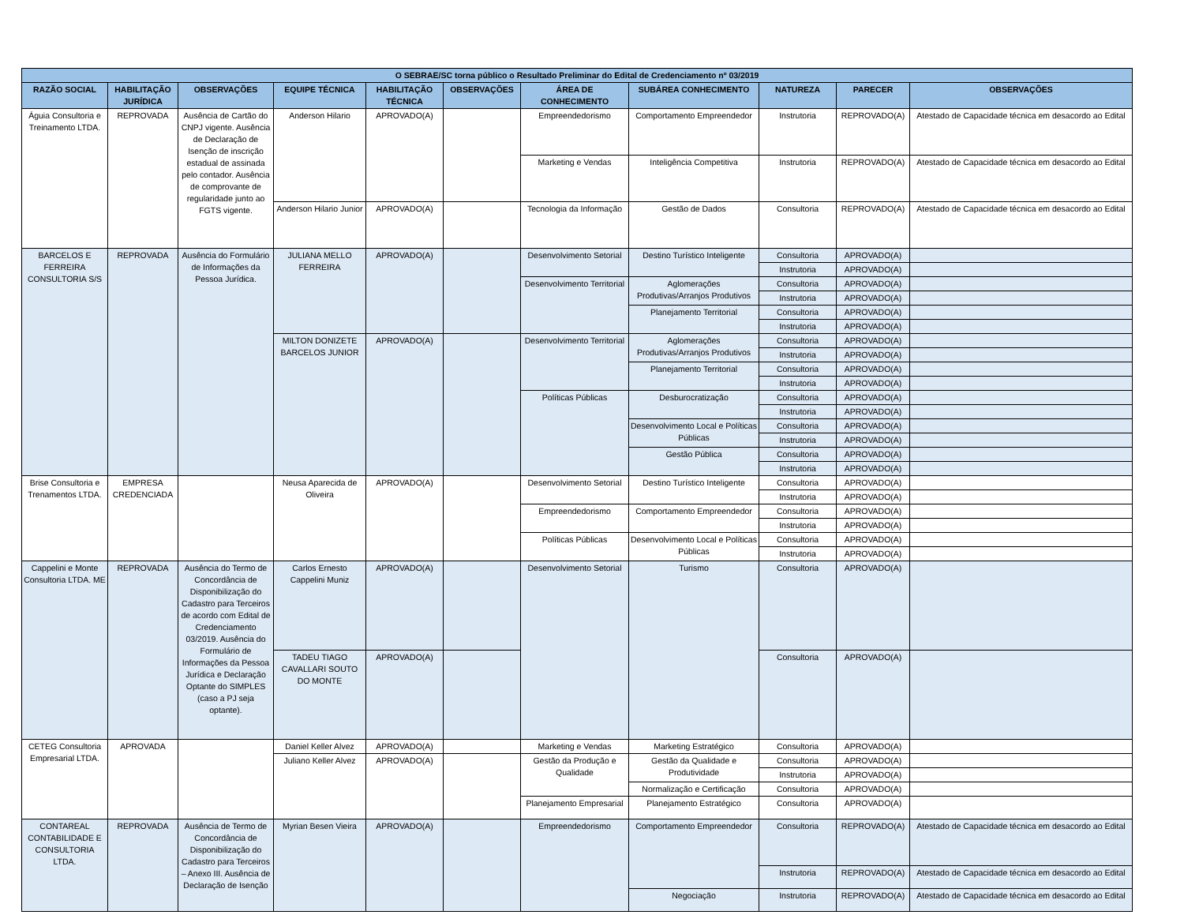| O SEBRAE/SC torna público o Resultado Preliminar do Edital de Credenciamento nº 03/2019 | | | | | | | | | | |
| --- | --- | --- | --- | --- | --- | --- | --- | --- | --- | --- |
| RAZÃO SOCIAL | HABILITAÇÃO JURÍDICA | OBSERVAÇÕES | EQUIPE TÉCNICA | HABILITAÇÃO TÉCNICA | OBSERVAÇÕES | ÁREA DE CONHECIMENTO | SUBÁREA CONHECIMENTO | NATUREZA | PARECER | OBSERVAÇÕES |
| Águia Consultoria e Treinamento LTDA. | REPROVADA | Ausência de Cartão do CNPJ vigente. Ausência de Declaração de Isenção de inscrição estadual de assinada pelo contador. Ausência de comprovante de regularidade junto ao FGTS vigente. | Anderson Hilario | APROVADO(A) | | Empreendedorismo | Comportamento Empreendedor | Instrutoria | REPROVADO(A) | Atestado de Capacidade técnica em desacordo ao Edital |
| | | | | | | Marketing e Vendas | Inteligência Competitiva | Instrutoria | REPROVADO(A) | Atestado de Capacidade técnica em desacordo ao Edital |
| | | | Anderson Hilario Junior | APROVADO(A) | | Tecnologia da Informação | Gestão de Dados | Consultoria | REPROVADO(A) | Atestado de Capacidade técnica em desacordo ao Edital |
| BARCELOS E FERREIRA CONSULTORIA S/S | REPROVADA | Ausência do Formulário de Informações da Pessoa Jurídica. | JULIANA MELLO FERREIRA | APROVADO(A) | | Desenvolvimento Setorial | Destino Turístico Inteligente | Consultoria | APROVADO(A) | |
| | | | | | | | | Instrutoria | APROVADO(A) | |
| | | | | | | Desenvolvimento Territorial | Aglomerações Produtivas/Arranjos Produtivos | Consultoria | APROVADO(A) | |
| | | | | | | | | Instrutoria | APROVADO(A) | |
| | | | | | | | Planejamento Territorial | Consultoria | APROVADO(A) | |
| | | | | | | | | Instrutoria | APROVADO(A) | |
| | | | MILTON DONIZETE BARCELOS JUNIOR | APROVADO(A) | | Desenvolvimento Territorial | Aglomerações Produtivas/Arranjos Produtivos | Consultoria | APROVADO(A) | |
| | | | | | | | | Instrutoria | APROVADO(A) | |
| | | | | | | | Planejamento Territorial | Consultoria | APROVADO(A) | |
| | | | | | | | | Instrutoria | APROVADO(A) | |
| | | | | | | Políticas Públicas | Desburocratização | Consultoria | APROVADO(A) | |
| | | | | | | | | Instrutoria | APROVADO(A) | |
| | | | | | | | Desenvolvimento Local e Políticas Públicas | Consultoria | APROVADO(A) | |
| | | | | | | | | Instrutoria | APROVADO(A) | |
| | | | | | | | Gestão Pública | Consultoria | APROVADO(A) | |
| | | | | | | | | Instrutoria | APROVADO(A) | |
| Brise Consultoria e Trenamentos LTDA. | EMPRESA CREDENCIADA | | Neusa Aparecida de Oliveira | APROVADO(A) | | Desenvolvimento Setorial | Destino Turístico Inteligente | Consultoria | APROVADO(A) | |
| | | | | | | | | Instrutoria | APROVADO(A) | |
| | | | | | | Empreendedorismo | Comportamento Empreendedor | Consultoria | APROVADO(A) | |
| | | | | | | | | Instrutoria | APROVADO(A) | |
| | | | | | | Políticas Públicas | Desenvolvimento Local e Políticas Públicas | Consultoria | APROVADO(A) | |
| | | | | | | | | Instrutoria | APROVADO(A) | |
| Cappelini e Monte Consultoria LTDA. ME | REPROVADA | Ausência do Termo de Concordância de Disponibilização do Cadastro para Terceiros de acordo com Edital de Credenciamento 03/2019. Ausência do Formulário de Informações da Pessoa Jurídica e Declaração Optante do SIMPLES (caso a PJ seja optante). | Carlos Ernesto Cappelini Muniz | APROVADO(A) | | Desenvolvimento Setorial | Turismo | Consultoria | APROVADO(A) | |
| | | | TADEU TIAGO CAVALLARI SOUTO DO MONTE | APROVADO(A) | | | | Consultoria | APROVADO(A) | |
| CETEG Consultoria Empresarial LTDA. | APROVADA | | Daniel Keller Alvez | APROVADO(A) | | Marketing e Vendas | Marketing Estratégico | Consultoria | APROVADO(A) | |
| | | | Juliano Keller Alvez | APROVADO(A) | | Gestão da Produção e Qualidade | Gestão da Qualidade e Produtividade | Consultoria | APROVADO(A) | |
| | | | | | | | | Instrutoria | APROVADO(A) | |
| | | | | | | | Normalização e Certificação | Consultoria | APROVADO(A) | |
| | | | | | | Planejamento Empresarial | Planejamento Estratégico | Consultoria | APROVADO(A) | |
| CONTAREAL CONTABILIDADE E CONSULTORIA LTDA. | REPROVADA | Ausência de Termo de Concordância de Disponibilização do Cadastro para Terceiros – Anexo III. Ausência de Declaração de Isenção | Myrian Besen Vieira | APROVADO(A) | | Empreendedorismo | Comportamento Empreendedor | Consultoria | REPROVADO(A) | Atestado de Capacidade técnica em desacordo ao Edital |
| | | | | | | | | Instrutoria | REPROVADO(A) | Atestado de Capacidade técnica em desacordo ao Edital |
| | | | | | | | Negociação | Instrutoria | REPROVADO(A) | Atestado de Capacidade técnica em desacordo ao Edital |